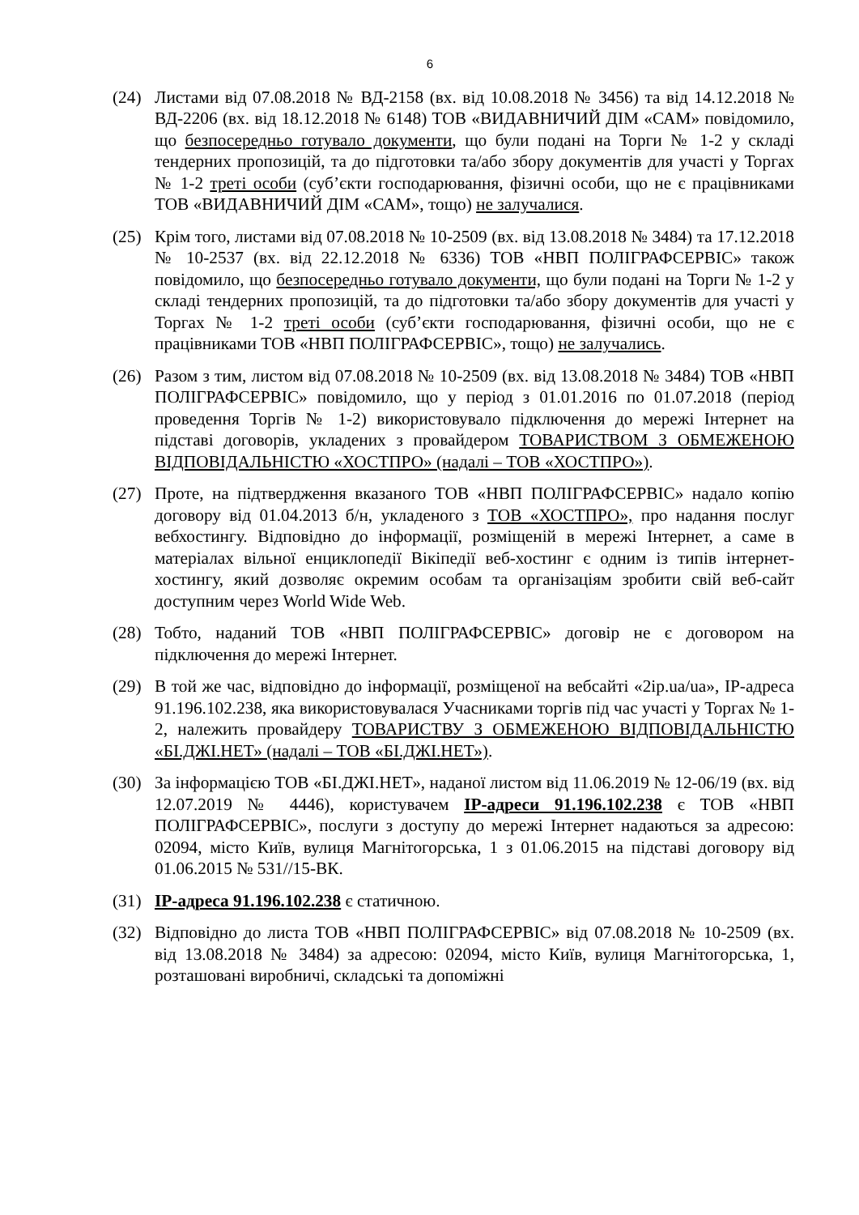6
(24) Листами від 07.08.2018 № ВД-2158 (вх. від 10.08.2018 № 3456) та від 14.12.2018 № ВД-2206 (вх. від 18.12.2018 № 6148) ТОВ «ВИДАВНИЧИЙ ДІМ «САМ» повідомило, що безпосередньо готувало документи, що були подані на Торги № 1-2 у складі тендерних пропозицій, та до підготовки та/або збору документів для участі у Торгах № 1-2 треті особи (суб’єкти господарювання, фізичні особи, що не є працівниками ТОВ «ВИДАВНИЧИЙ ДІМ «САМ», тощо) не залучалися.
(25) Крім того, листами від 07.08.2018 № 10-2509 (вх. від 13.08.2018 № 3484) та 17.12.2018 № 10-2537 (вх. від 22.12.2018 № 6336) ТОВ «НВП ПОЛІГРАФСЕРВІС» також повідомило, що безпосередньо готувало документи, що були подані на Торги № 1-2 у складі тендерних пропозицій, та до підготовки та/або збору документів для участі у Торгах № 1-2 треті особи (суб’єкти господарювання, фізичні особи, що не є працівниками ТОВ «НВП ПОЛІГРАФСЕРВІС», тощо) не залучались.
(26) Разом з тим, листом від 07.08.2018 № 10-2509 (вх. від 13.08.2018 № 3484) ТОВ «НВП ПОЛІГРАФСЕРВІС» повідомило, що у період з 01.01.2016 по 01.07.2018 (період проведення Торгів № 1-2) використовувало підключення до мережі Інтернет на підставі договорів, укладених з провайдером ТОВАРИСТВОМ З ОБМЕЖЕНОЮ ВІДПОВІДАЛЬНІСТЮ «ХОСТПРО» (надалі – ТОВ «ХОСТПРО»).
(27) Проте, на підтвердження вказаного ТОВ «НВП ПОЛІГРАФСЕРВІС» надало копію договору від 01.04.2013 б/н, укладеного з ТОВ «ХОСТПРО», про надання послуг вебхостингу. Відповідно до інформації, розміщеній в мережі Інтернет, а саме в матеріалах вільної енциклопедії Вікіпедії веб-хостинг є одним із типів інтернет-хостингу, який дозволяє окремим особам та організаціям зробити свій веб-сайт доступним через World Wide Web.
(28) Тобто, наданий ТОВ «НВП ПОЛІГРАФСЕРВІС» договір не є договором на підключення до мережі Інтернет.
(29) В той же час, відповідно до інформації, розміщеної на вебсайті «2ip.ua/ua», IP-адреса 91.196.102.238, яка використовувалася Учасниками торгів під час участі у Торгах № 1-2, належить провайдеру ТОВАРИСТВУ З ОБМЕЖЕНОЮ ВІДПОВІДАЛЬНІСТЮ «БІ.ДЖІ.НЕТ» (надалі – ТОВ «БІ.ДЖІ.НЕТ»).
(30) За інформацією ТОВ «БІ.ДЖІ.НЕТ», наданої листом від 11.06.2019 № 12-06/19 (вх. від 12.07.2019 № 4446), користувачем IP-адреси 91.196.102.238 є ТОВ «НВП ПОЛІГРАФСЕРВІС», послуги з доступу до мережі Інтернет надаються за адресою: 02094, місто Київ, вулиця Магнітогорська, 1 з 01.06.2015 на підставі договору від 01.06.2015 № 531//15-ВК.
(31) IP-адреса 91.196.102.238 є статичною.
(32) Відповідно до листа ТОВ «НВП ПОЛІГРАФСЕРВІС» від 07.08.2018 № 10-2509 (вх. від 13.08.2018 № 3484) за адресою: 02094, місто Київ, вулиця Магнітогорська, 1, розташовані виробничі, складські та допоміжні